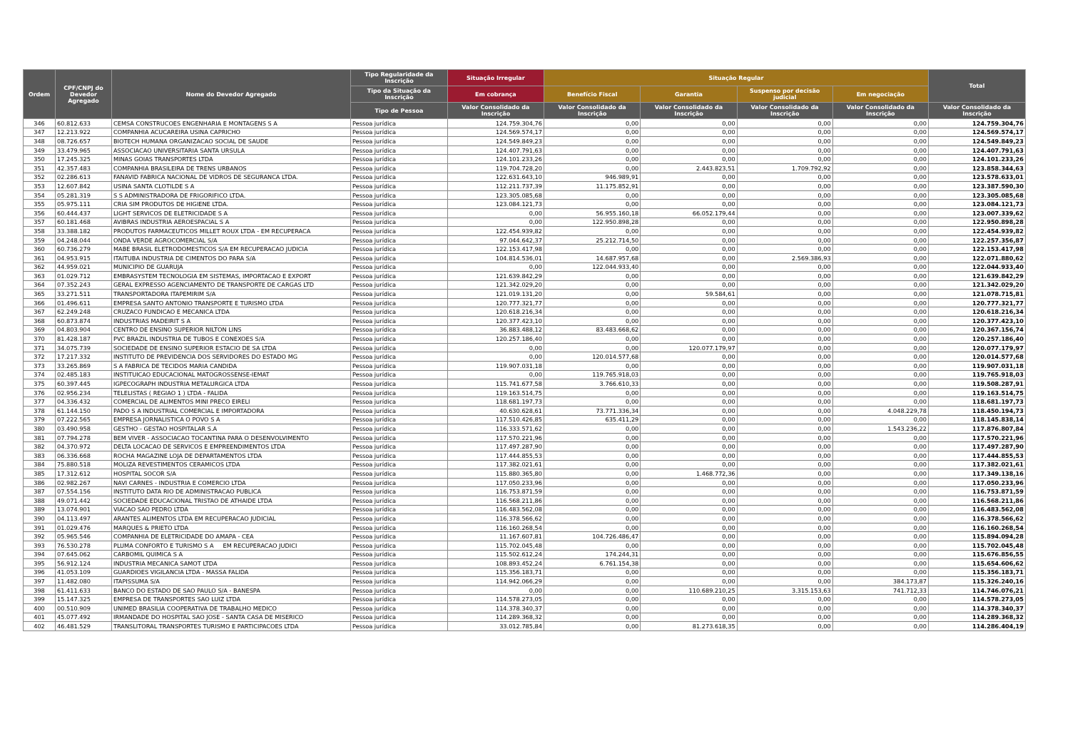| Ordem | CPF/CNPJ do Devedor Agregado | Nome do Devedor Agregado | Tipo Regularidade da Inscrição | Situação Irregular | Situação Regular | | | | Total |
| --- | --- | --- | --- | --- | --- | --- | --- | --- | --- |
| | | | Tipo da Situação da Inscrição | Em cobrança | Benefício Fiscal | Garantia | Suspenso por decisão judicial | Em negociação | |
| | | | Tipo de Pessoa | Valor Consolidado da Inscrição | Valor Consolidado da Inscrição | Valor Consolidado da Inscrição | Valor Consolidado da Inscrição | Valor Consolidado da Inscrição | Valor Consolidado da Inscrição |
| 346 | 60.812.633 | CEMSA CONSTRUCOES ENGENHARIA E MONTAGENS S A | Pessoa jurídica | 124.759.304,76 | 0,00 | 0,00 | 0,00 | 0,00 | 124.759.304,76 |
| 347 | 12.213.922 | COMPANHIA ACUCAREIRA USINA CAPRICHO | Pessoa jurídica | 124.569.574,17 | 0,00 | 0,00 | 0,00 | 0,00 | 124.569.574,17 |
| 348 | 08.726.657 | BIOTECH HUMANA ORGANIZACAO SOCIAL DE SAUDE | Pessoa jurídica | 124.549.849,23 | 0,00 | 0,00 | 0,00 | 0,00 | 124.549.849,23 |
| 349 | 33.479.965 | ASSOCIACAO UNIVERSITARIA SANTA URSULA | Pessoa jurídica | 124.407.791,63 | 0,00 | 0,00 | 0,00 | 0,00 | 124.407.791,63 |
| 350 | 17.245.325 | MINAS GOIAS TRANSPORTES LTDA | Pessoa jurídica | 124.101.233,26 | 0,00 | 0,00 | 0,00 | 0,00 | 124.101.233,26 |
| 351 | 42.357.483 | COMPANHIA BRASILEIRA DE TRENS URBANOS | Pessoa jurídica | 119.704.728,20 | 0,00 | 2.443.823,51 | 1.709.792,92 | 0,00 | 123.858.344,63 |
| 352 | 02.286.613 | FANAVID FABRICA NACIONAL DE VIDROS DE SEGURANCA LTDA. | Pessoa jurídica | 122.631.643,10 | 946.989,91 | 0,00 | 0,00 | 0,00 | 123.578.633,01 |
| 353 | 12.607.842 | USINA SANTA CLOTILDE S A | Pessoa jurídica | 112.211.737,39 | 11.175.852,91 | 0,00 | 0,00 | 0,00 | 123.387.590,30 |
| 354 | 05.281.319 | S S ADMINISTRADORA DE FRIGORIFICO LTDA. | Pessoa jurídica | 123.305.085,68 | 0,00 | 0,00 | 0,00 | 0,00 | 123.305.085,68 |
| 355 | 05.975.111 | CRIA SIM PRODUTOS DE HIGIENE LTDA. | Pessoa jurídica | 123.084.121,73 | 0,00 | 0,00 | 0,00 | 0,00 | 123.084.121,73 |
| 356 | 60.444.437 | LIGHT SERVICOS DE ELETRICIDADE S A | Pessoa jurídica | 0,00 | 56.955.160,18 | 66.052.179,44 | 0,00 | 0,00 | 123.007.339,62 |
| 357 | 60.181.468 | AVIBRAS INDUSTRIA AEROESPACIAL S A | Pessoa jurídica | 0,00 | 122.950.898,28 | 0,00 | 0,00 | 0,00 | 122.950.898,28 |
| 358 | 33.388.182 | PRODUTOS FARMACEUTICOS MILLET ROUX LTDA - EM RECUPERACA | Pessoa jurídica | 122.454.939,82 | 0,00 | 0,00 | 0,00 | 0,00 | 122.454.939,82 |
| 359 | 04.248.044 | ONDA VERDE AGROCOMERCIAL S/A | Pessoa jurídica | 97.044.642,37 | 25.212.714,50 | 0,00 | 0,00 | 0,00 | 122.257.356,87 |
| 360 | 60.736.279 | MABE BRASIL ELETRODOMESTICOS S/A EM RECUPERACAO JUDICIA | Pessoa jurídica | 122.153.417,98 | 0,00 | 0,00 | 0,00 | 0,00 | 122.153.417,98 |
| 361 | 04.953.915 | ITAITUBA INDUSTRIA DE CIMENTOS DO PARA S/A | Pessoa jurídica | 104.814.536,01 | 14.687.957,68 | 0,00 | 2.569.386,93 | 0,00 | 122.071.880,62 |
| 362 | 44.959.021 | MUNICIPIO DE GUARUJA | Pessoa jurídica | 0,00 | 122.044.933,40 | 0,00 | 0,00 | 0,00 | 122.044.933,40 |
| 363 | 01.029.712 | EMBRASYSTEM TECNOLOGIA EM SISTEMAS, IMPORTACAO E EXPORT | Pessoa jurídica | 121.639.842,29 | 0,00 | 0,00 | 0,00 | 0,00 | 121.639.842,29 |
| 364 | 07.352.243 | GERAL EXPRESSO AGENCIAMENTO DE TRANSPORTE DE CARGAS LTD | Pessoa jurídica | 121.342.029,20 | 0,00 | 0,00 | 0,00 | 0,00 | 121.342.029,20 |
| 365 | 33.271.511 | TRANSPORTADORA ITAPEMIRIM S/A | Pessoa jurídica | 121.019.131,20 | 0,00 | 59.584,61 | 0,00 | 0,00 | 121.078.715,81 |
| 366 | 01.496.611 | EMPRESA SANTO ANTONIO TRANSPORTE E TURISMO LTDA | Pessoa jurídica | 120.777.321,77 | 0,00 | 0,00 | 0,00 | 0,00 | 120.777.321,77 |
| 367 | 62.249.248 | CRUZACO FUNDICAO E MECANICA LTDA | Pessoa jurídica | 120.618.216,34 | 0,00 | 0,00 | 0,00 | 0,00 | 120.618.216,34 |
| 368 | 60.873.874 | INDUSTRIAS MADEIRIT S A | Pessoa jurídica | 120.377.423,10 | 0,00 | 0,00 | 0,00 | 0,00 | 120.377.423,10 |
| 369 | 04.803.904 | CENTRO DE ENSINO SUPERIOR NILTON LINS | Pessoa jurídica | 36.883.488,12 | 83.483.668,62 | 0,00 | 0,00 | 0,00 | 120.367.156,74 |
| 370 | 81.428.187 | PVC BRAZIL INDUSTRIA DE TUBOS E CONEXOES S/A | Pessoa jurídica | 120.257.186,40 | 0,00 | 0,00 | 0,00 | 0,00 | 120.257.186,40 |
| 371 | 34.075.739 | SOCIEDADE DE ENSINO SUPERIOR ESTACIO DE SA LTDA | Pessoa jurídica | 0,00 | 0,00 | 120.077.179,97 | 0,00 | 0,00 | 120.077.179,97 |
| 372 | 17.217.332 | INSTITUTO DE PREVIDENCIA DOS SERVIDORES DO ESTADO MG | Pessoa jurídica | 0,00 | 120.014.577,68 | 0,00 | 0,00 | 0,00 | 120.014.577,68 |
| 373 | 33.265.869 | S A FABRICA DE TECIDOS MARIA CANDIDA | Pessoa jurídica | 119.907.031,18 | 0,00 | 0,00 | 0,00 | 0,00 | 119.907.031,18 |
| 374 | 02.485.183 | INSTITUICAO EDUCACIONAL MATOGROSSENSE-IEMAT | Pessoa jurídica | 0,00 | 119.765.918,03 | 0,00 | 0,00 | 0,00 | 119.765.918,03 |
| 375 | 60.397.445 | IGPECOGRAPH INDUSTRIA METALURGICA LTDA | Pessoa jurídica | 115.741.677,58 | 3.766.610,33 | 0,00 | 0,00 | 0,00 | 119.508.287,91 |
| 376 | 02.956.234 | TELELISTAS ( REGIAO 1 ) LTDA - FALIDA | Pessoa jurídica | 119.163.514,75 | 0,00 | 0,00 | 0,00 | 0,00 | 119.163.514,75 |
| 377 | 04.336.432 | COMERCIAL DE ALIMENTOS MINI PRECO EIRELI | Pessoa jurídica | 118.681.197,73 | 0,00 | 0,00 | 0,00 | 0,00 | 118.681.197,73 |
| 378 | 61.144.150 | PADO S A INDUSTRIAL COMERCIAL E IMPORTADORA | Pessoa jurídica | 40.630.628,61 | 73.771.336,34 | 0,00 | 0,00 | 4.048.229,78 | 118.450.194,73 |
| 379 | 07.222.565 | EMPRESA JORNALISTICA O POVO S A | Pessoa jurídica | 117.510.426,85 | 635.411,29 | 0,00 | 0,00 | 0,00 | 118.145.838,14 |
| 380 | 03.490.958 | GESTHO - GESTAO HOSPITALAR S.A | Pessoa jurídica | 116.333.571,62 | 0,00 | 0,00 | 0,00 | 1.543.236,22 | 117.876.807,84 |
| 381 | 07.794.278 | BEM VIVER - ASSOCIACAO TOCANTINA PARA O DESENVOLVIMENTO | Pessoa jurídica | 117.570.221,96 | 0,00 | 0,00 | 0,00 | 0,00 | 117.570.221,96 |
| 382 | 04.370.972 | DELTA LOCACAO DE SERVICOS E EMPREENDIMENTOS LTDA | Pessoa jurídica | 117.497.287,90 | 0,00 | 0,00 | 0,00 | 0,00 | 117.497.287,90 |
| 383 | 06.336.668 | ROCHA MAGAZINE LOJA DE DEPARTAMENTOS LTDA | Pessoa jurídica | 117.444.855,53 | 0,00 | 0,00 | 0,00 | 0,00 | 117.444.855,53 |
| 384 | 75.880.518 | MOLIZA REVESTIMENTOS CERAMICOS LTDA | Pessoa jurídica | 117.382.021,61 | 0,00 | 0,00 | 0,00 | 0,00 | 117.382.021,61 |
| 385 | 17.312.612 | HOSPITAL SOCOR S/A | Pessoa jurídica | 115.880.365,80 | 0,00 | 1.468.772,36 | 0,00 | 0,00 | 117.349.138,16 |
| 386 | 02.982.267 | NAVI CARNES - INDUSTRIA E COMERCIO LTDA | Pessoa jurídica | 117.050.233,96 | 0,00 | 0,00 | 0,00 | 0,00 | 117.050.233,96 |
| 387 | 07.554.156 | INSTITUTO DATA RIO DE ADMINISTRACAO PUBLICA | Pessoa jurídica | 116.753.871,59 | 0,00 | 0,00 | 0,00 | 0,00 | 116.753.871,59 |
| 388 | 49.071.442 | SOCIEDADE EDUCACIONAL TRISTAO DE ATHAIDE LTDA | Pessoa jurídica | 116.568.211,86 | 0,00 | 0,00 | 0,00 | 0,00 | 116.568.211,86 |
| 389 | 13.074.901 | VIACAO SAO PEDRO LTDA | Pessoa jurídica | 116.483.562,08 | 0,00 | 0,00 | 0,00 | 0,00 | 116.483.562,08 |
| 390 | 04.113.497 | ARANTES ALIMENTOS LTDA EM RECUPERACAO JUDICIAL | Pessoa jurídica | 116.378.566,62 | 0,00 | 0,00 | 0,00 | 0,00 | 116.378.566,62 |
| 391 | 01.029.476 | MARQUES & PRIETO LTDA | Pessoa jurídica | 116.160.268,54 | 0,00 | 0,00 | 0,00 | 0,00 | 116.160.268,54 |
| 392 | 05.965.546 | COMPANHIA DE ELETRICIDADE DO AMAPA - CEA | Pessoa jurídica | 11.167.607,81 | 104.726.486,47 | 0,00 | 0,00 | 0,00 | 115.894.094,28 |
| 393 | 76.530.278 | PLUMA CONFORTO E TURISMO S A EM RECUPERACAO JUDICI | Pessoa jurídica | 115.702.045,48 | 0,00 | 0,00 | 0,00 | 0,00 | 115.702.045,48 |
| 394 | 07.645.062 | CARBOMIL QUIMICA S A | Pessoa jurídica | 115.502.612,24 | 174.244,31 | 0,00 | 0,00 | 0,00 | 115.676.856,55 |
| 395 | 56.912.124 | INDUSTRIA MECANICA SAMOT LTDA | Pessoa jurídica | 108.893.452,24 | 6.761.154,38 | 0,00 | 0,00 | 0,00 | 115.654.606,62 |
| 396 | 41.053.109 | GUARDIOES VIGILANCIA LTDA - MASSA FALIDA | Pessoa jurídica | 115.356.183,71 | 0,00 | 0,00 | 0,00 | 0,00 | 115.356.183,71 |
| 397 | 11.482.080 | ITAPISSUMA S/A | Pessoa jurídica | 114.942.066,29 | 0,00 | 0,00 | 0,00 | 384.173,87 | 115.326.240,16 |
| 398 | 61.411.633 | BANCO DO ESTADO DE SAO PAULO S/A - BANESPA | Pessoa jurídica | 0,00 | 0,00 | 110.689.210,25 | 3.315.153,63 | 741.712,33 | 114.746.076,21 |
| 399 | 15.147.325 | EMPRESA DE TRANSPORTES SAO LUIZ LTDA | Pessoa jurídica | 114.578.273,05 | 0,00 | 0,00 | 0,00 | 0,00 | 114.578.273,05 |
| 400 | 00.510.909 | UNIMED BRASILIA COOPERATIVA DE TRABALHO MEDICO | Pessoa jurídica | 114.378.340,37 | 0,00 | 0,00 | 0,00 | 0,00 | 114.378.340,37 |
| 401 | 45.077.492 | IRMANDADE DO HOSPITAL SAO JOSE - SANTA CASA DE MISERICO | Pessoa jurídica | 114.289.368,32 | 0,00 | 0,00 | 0,00 | 0,00 | 114.289.368,32 |
| 402 | 46.481.529 | TRANSLITORAL TRANSPORTES TURISMO E PARTICIPACOES LTDA | Pessoa jurídica | 33.012.785,84 | 0,00 | 81.273.618,35 | 0,00 | 0,00 | 114.286.404,19 |